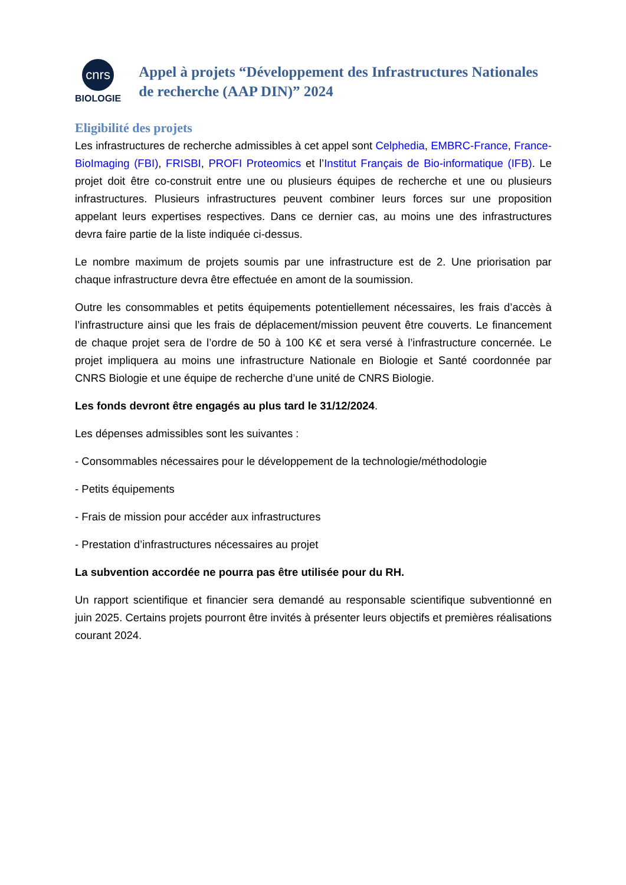cnrs
BIOLOGIE
Appel à projets “Développement des Infrastructures Nationales de recherche (AAP DIN)” 2024
Eligibilité des projets
Les infrastructures de recherche admissibles à cet appel sont Celphedia, EMBRC-France, France-BioImaging (FBI), FRISBI, PROFI Proteomics et l’Institut Français de Bio-informatique (IFB). Le projet doit être co-construit entre une ou plusieurs équipes de recherche et une ou plusieurs infrastructures. Plusieurs infrastructures peuvent combiner leurs forces sur une proposition appelant leurs expertises respectives. Dans ce dernier cas, au moins une des infrastructures devra faire partie de la liste indiquée ci-dessus.
Le nombre maximum de projets soumis par une infrastructure est de 2. Une priorisation par chaque infrastructure devra être effectuée en amont de la soumission.
Outre les consommables et petits équipements potentiellement nécessaires, les frais d’accès à l’infrastructure ainsi que les frais de déplacement/mission peuvent être couverts. Le financement de chaque projet sera de l’ordre de 50 à 100 K€ et sera versé à l’infrastructure concernée. Le projet impliquera au moins une infrastructure Nationale en Biologie et Santé coordonnée par CNRS Biologie et une équipe de recherche d’une unité de CNRS Biologie.
Les fonds devront être engagés au plus tard le 31/12/2024.
Les dépenses admissibles sont les suivantes :
- Consommables nécessaires pour le développement de la technologie/méthodologie
- Petits équipements
- Frais de mission pour accéder aux infrastructures
- Prestation d’infrastructures nécessaires au projet
La subvention accordée ne pourra pas être utilisée pour du RH.
Un rapport scientifique et financier sera demandé au responsable scientifique subventionné en juin 2025. Certains projets pourront être invités à présenter leurs objectifs et premières réalisations courant 2024.